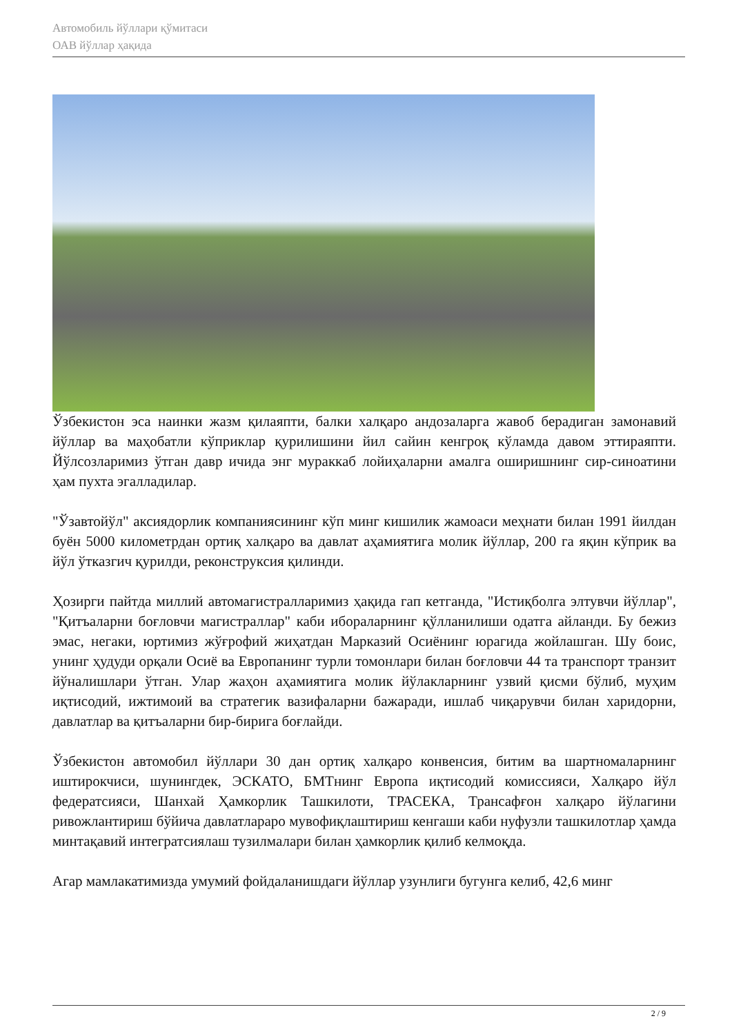Автомобиль йўллари қўмитаси
ОАВ йўллар ҳақида
Ўзбекистон эса наинки жазм қилаяпти, балки халқаро андозаларга жавоб берадиган замонавий йўллар ва маҳобатли кўприклар қурилишини йил сайин кенгроқ кўламда давом эттираяпти. Йўлсозларимиз ўтган давр ичида энг мураккаб лойиҳаларни амалга оширишнинг сир-синоатини ҳам пухта эгалладилар.
"Ўзавтойўл" аксиядорлик компаниясининг кўп минг кишилик жамоаси меҳнати билан 1991 йилдан буён 5000 километрдан ортиқ халқаро ва давлат аҳамиятига молик йўллар, 200 га яқин кўприк ва йўл ўтказгич қурилди, реконструксия қилинди.
Ҳозирги пайтда миллий автомагистралларимиз ҳақида гап кетганда, "Истиқболга элтувчи йўллар", "Қитъаларни боғловчи магистраллар" каби иборaларнинг қўлланилиши одатга айланди. Бу бежиз эмас, негаки, юртимиз жўғрофий жиҳатдан Марказий Осиёнинг юрагида жойлашган. Шу боис, унинг ҳудуди орқали Осиё ва Европанинг турли томонлари билан боғловчи 44 та транспорт транзит йўналишлари ўтган. Улар жаҳон аҳамиятига молик йўлакларнинг узвий қисми бўлиб, муҳим иқтисодий, ижтимоий ва стратегик вазифаларни бажаради, ишлаб чиқарувчи билан харидорни, давлатлар ва қитъаларни бир-бирига боғлайди.
Ўзбекистон автомобил йўллари 30 дан ортиқ халқаро конвенсия, битим ва шартномаларнинг иштирокчиси, шунингдек, ЭСКАТО, БМТнинг Европа иқтисодий комиссияси, Халқаро йўл федератсияси, Шанхай Ҳамкорлик Ташкилоти, ТРАСЕКА, Трансафғон халқаро йўлагини ривожлантириш бўйича давлатлараро мувофиқлаштириш кенгаши каби нуфузли ташкилотлар ҳамда минтақавий интегратсиялаш тузилмалари билан ҳамкорлик қилиб келмоқда.
Агар мамлакатимизда умумий фойдаланишдаги йўллар узунлиги бугунга келиб, 42,6 минг
2 / 9